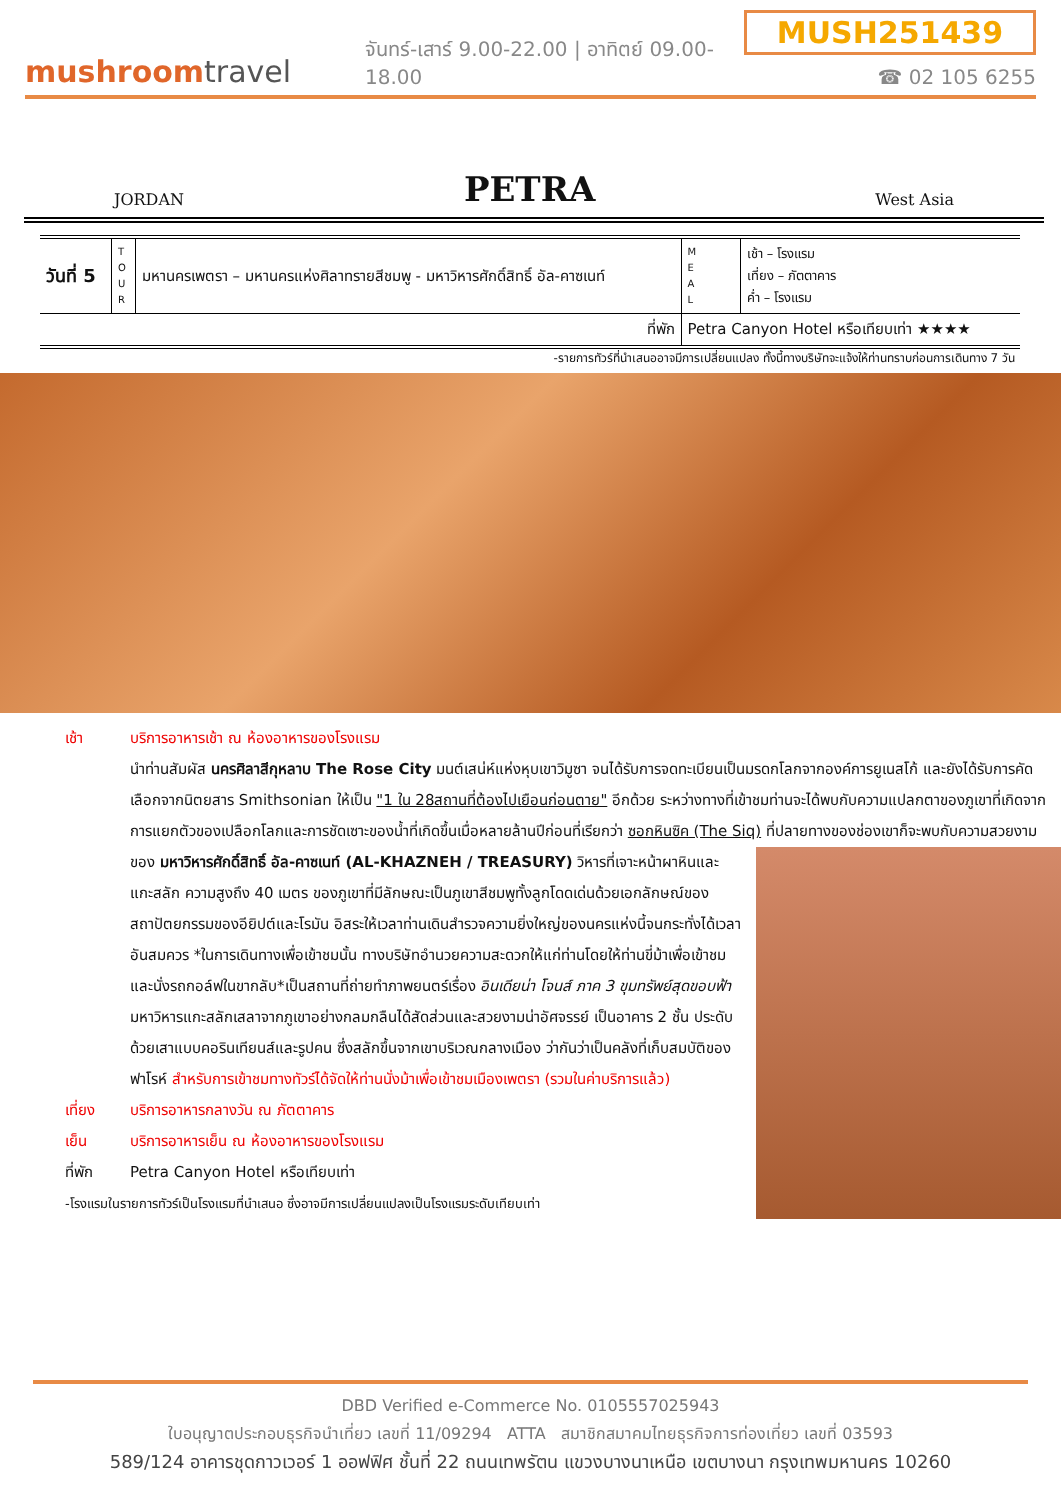mushroomtravel
จันทร์-เสาร์ 9.00-22.00 | อาทิตย์ 09.00-18.00
MUSH251439
☎ 02 105 6255
JORDAN PETRA West Asia
| วันที่ 5 | T O U R | มหานครเพตรา – มหานครแห่งศิลาทรายสีชมพู - มหาวิหารศักดิ์สิทธิ์ อัล-คาซเนท์ | M E A L | เช้า – โรงแรม เที่ยง – ภัตตาคาร ค่ำ – โรงแรม |
| ที่พัก | | | Petra Canyon Hotel หรือเทียบเท่า ★★★★ | |
-รายการทัวร์ที่นำเสนออาจมีการเปลี่ยนแปลง ทั้งนี้ทางบริษัทจะแจ้งให้ท่านทราบก่อนการเดินทาง 7 วัน
เช้า บริการอาหารเช้า ณ ห้องอาหารของโรงแรม
นำท่านสัมผัส นครศิลาสีกุหลาบ The Rose City มนต์เสน่ห์แห่งหุบเขาวิมูซา จนได้รับการจดทะเบียนเป็นมรดกโลกจากองค์การยูเนสโก้ และยังได้รับการคัดเลือกจากนิตยสาร Smithsonian ให้เป็น "1 ใน 28สถานที่ต้องไปเยือนก่อนตาย" อีกด้วย ระหว่างทางที่เข้าชมท่านจะได้พบกับความแปลกตาของภูเขาที่เกิดจาก การแยกตัวของเปลือกโลกและการชัดเซาะของน้ำที่เกิดขึ้นเมื่อหลายล้านปีก่อนที่เรียกว่า ซอกหินซิค (The Siq) ที่ปลายทางของช่องเขาก็จะพบกับ
ความสวยงามของ มหาวิหารศักดิ์สิทธิ์ อัล-คาซเนท์ (AL-KHAZNEH / TREASURY) วิหารที่เจาะหน้าผาหินและแกะสลัก ความสูงถึง 40 เมตร ของภูเขาที่มีลักษณะเป็นภูเขาสีชมพูทั้งลูกโดดเด่นด้วยเอกลักษณ์ของสถาปัตยกรรมของอียิปต์และโรมัน อิสระให้เวลาท่านเดินสำรวจความยิ่งใหญ่ของนครแห่งนี้จนกระทั่งได้เวลาอันสมควร *ในการเดินทางเพื่อเข้าชมนั้น ทางบริษัทอำนวยความสะดวกให้แก่ท่านโดยให้ท่านขี่ม้าเพื่อเข้าชม และนั่งรถกอล์ฟในขากลับ*เป็นสถานที่ถ่ายทำภาพยนตร์เรื่อง อินเดียน่า โจนส์ ภาค 3 ขุมทรัพย์สุดขอบฟ้า มหาวิหารแกะสลักเสลาจากภูเขาอย่างกลมกลืนได้สัดส่วนและสวยงามน่าอัศจรรย์ เป็นอาคาร 2 ชั้น ประดับ ด้วยเสาแบบคอรินเทียนส์และรูปคน ซึ่งสลักขึ้นจากเขาบริเวณกลางเมือง ว่ากันว่าเป็นคลังที่เก็บสมบัติของฟาโรห์ สำหรับการเข้าชมทางทัวร์ได้จัดให้ท่านนั่งม้าเพื่อเข้าชมเมืองเพตรา (รวมในค่าบริการแล้ว)
เที่ยง บริการอาหารกลางวัน ณ ภัตตาคาร
เย็น บริการอาหารเย็น ณ ห้องอาหารของโรงแรม
ที่พัก Petra Canyon Hotel หรือเทียบเท่า
-โรงแรมในรายการทัวร์เป็นโรงแรมที่นำเสนอ ซึ่งอาจมีการเปลี่ยนแปลงเป็นโรงแรมระดับเทียบเท่า
DBD Verified e-Commerce No. 0105557025943
ใบอนุญาตประกอบธุรกิจนำเที่ยว เลขที่ 11/09294 ATTA สมาชิกสมาคมไทยธุรกิจการท่องเที่ยว เลขที่ 03593
589/124 อาคารชุดกาวเวอร์ 1 ออฟฟิศ ชั้นที่ 22 ถนนเทพรัตน แขวงบางนาเหนือ เขตบางนา กรุงเทพมหานคร 10260